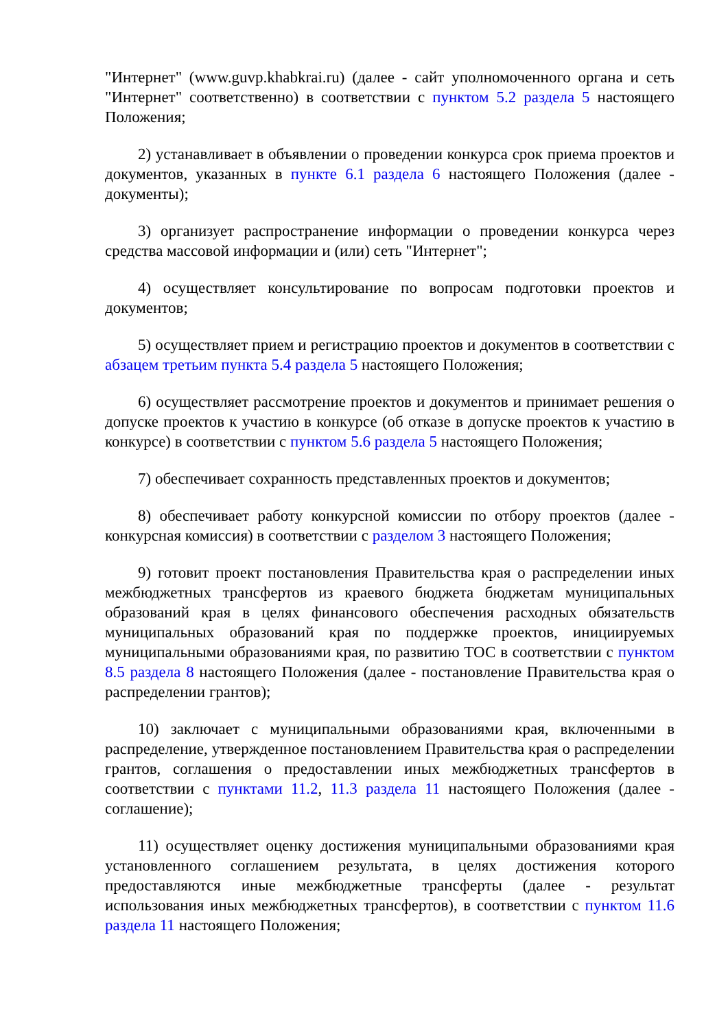"Интернет" (www.guvp.khabkrai.ru) (далее - сайт уполномоченного органа и сеть "Интернет" соответственно) в соответствии с пунктом 5.2 раздела 5 настоящего Положения;
2) устанавливает в объявлении о проведении конкурса срок приема проектов и документов, указанных в пункте 6.1 раздела 6 настоящего Положения (далее - документы);
3) организует распространение информации о проведении конкурса через средства массовой информации и (или) сеть "Интернет";
4) осуществляет консультирование по вопросам подготовки проектов и документов;
5) осуществляет прием и регистрацию проектов и документов в соответствии с абзацем третьим пункта 5.4 раздела 5 настоящего Положения;
6) осуществляет рассмотрение проектов и документов и принимает решения о допуске проектов к участию в конкурсе (об отказе в допуске проектов к участию в конкурсе) в соответствии с пунктом 5.6 раздела 5 настоящего Положения;
7) обеспечивает сохранность представленных проектов и документов;
8) обеспечивает работу конкурсной комиссии по отбору проектов (далее - конкурсная комиссия) в соответствии с разделом 3 настоящего Положения;
9) готовит проект постановления Правительства края о распределении иных межбюджетных трансфертов из краевого бюджета бюджетам муниципальных образований края в целях финансового обеспечения расходных обязательств муниципальных образований края по поддержке проектов, инициируемых муниципальными образованиями края, по развитию ТОС в соответствии с пунктом 8.5 раздела 8 настоящего Положения (далее - постановление Правительства края о распределении грантов);
10) заключает с муниципальными образованиями края, включенными в распределение, утвержденное постановлением Правительства края о распределении грантов, соглашения о предоставлении иных межбюджетных трансфертов в соответствии с пунктами 11.2, 11.3 раздела 11 настоящего Положения (далее - соглашение);
11) осуществляет оценку достижения муниципальными образованиями края установленного соглашением результата, в целях достижения которого предоставляются иные межбюджетные трансферты (далее - результат использования иных межбюджетных трансфертов), в соответствии с пунктом 11.6 раздела 11 настоящего Положения;